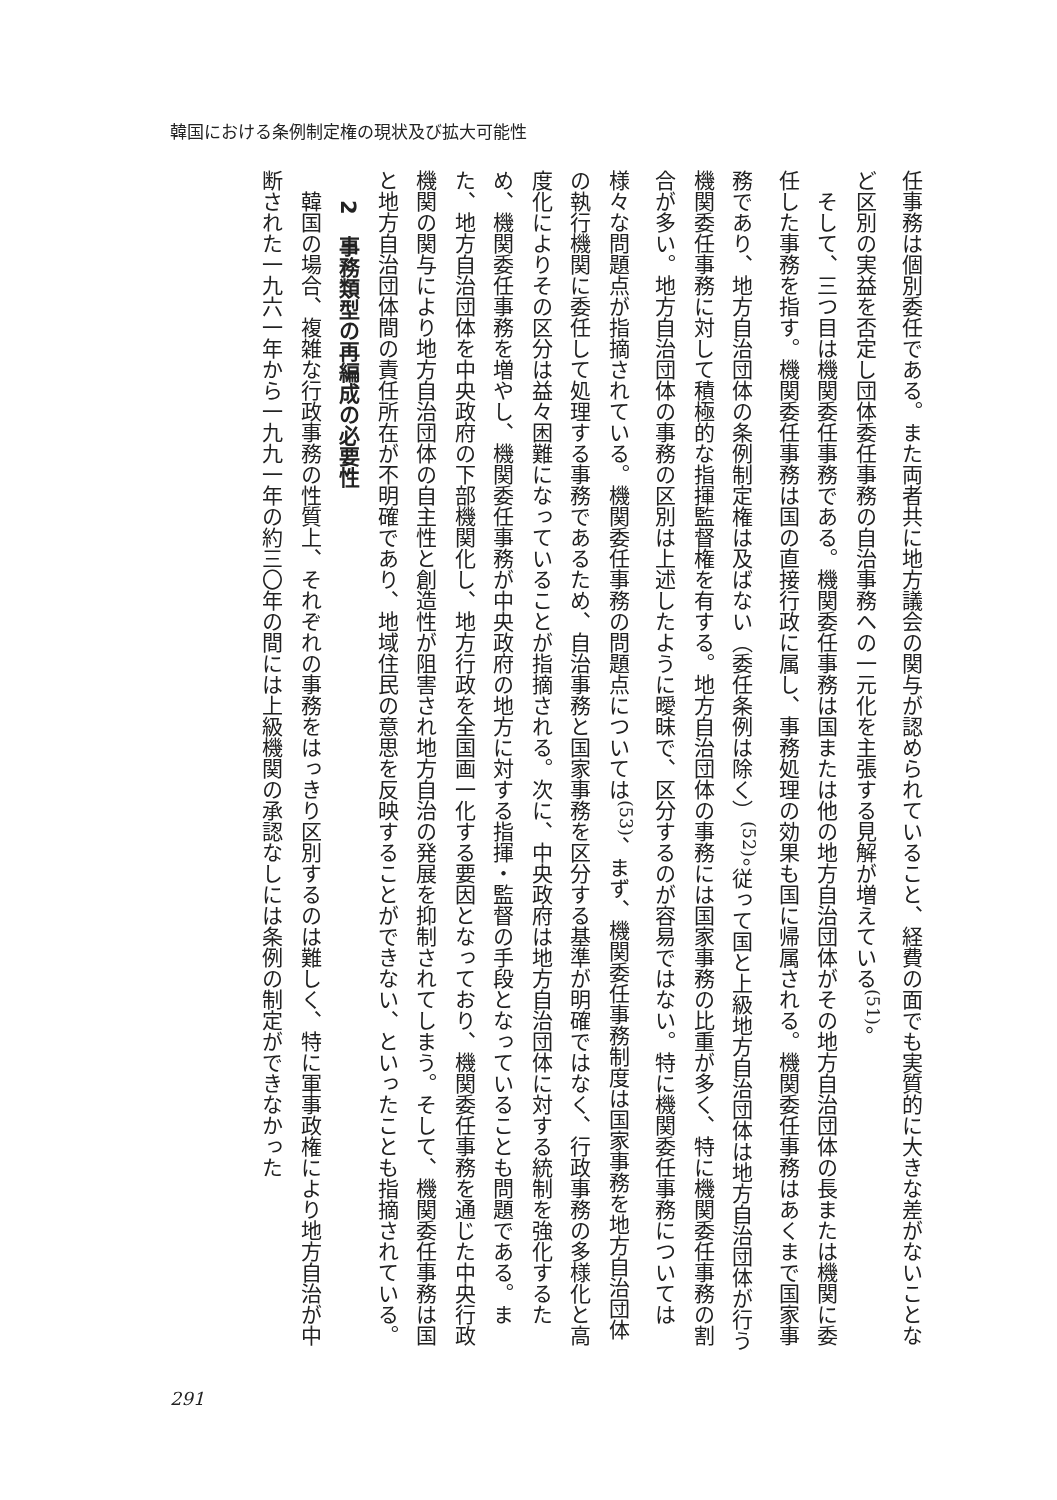韓国における条例制定権の現状及び拡大可能性
任事務は個別委任である。また両者共に地方議会の関与が認められていること、経費の面でも実質的に大きな差がないことなど区別の実益を否定し団体委任事務の自治事務への一元化を主張する見解が増えている<sup>(51)</sup>。
　そして、三つ目は機関委任事務である。機関委任事務は国または他の地方自治団体がその地方自治団体の長または機関に委任した事務を指す。機関委任事務は国の直接行政に属し、事務処理の効果も国に帰属される。機関委任事務はあくまで国家事務であり、地方自治団体の条例制定権は及ばない（委任条例は除く）<sup>(52)</sup>。従って国と上級地方自治団体は地方自治団体が行う機関委任事務に対して積極的な指揮監督権を有する。地方自治団体の事務には国家事務の比重が多く、特に機関委任事務の割合が多い。地方自治団体の事務の区別は上述したように曖昧で、区分するのが容易ではない。特に機関委任事務については様々な問題点が指摘されている。機関委任事務の問題点については<sup>(53)</sup>、まず、機関委任事務制度は国家事務を地方自治団体の執行機関に委任して処理する事務であるため、自治事務と国家事務を区分する基準が明確ではなく、行政事務の多様化と高度化によりその区分は益々困難になっていることが指摘される。次に、中央政府は地方自治団体に対する統制を強化するため、機関委任事務を増やし、機関委任事務が中央政府の地方に対する指揮・監督の手段となっていることも問題である。また、地方自治団体を中央政府の下部機関化し、地方行政を全国画一化する要因となっており、機関委任事務を通じた中央行政機関の関与により地方自治団体の自主性と創造性が阻害され地方自治の発展を抑制されてしまう。そして、機関委任事務は国と地方自治団体間の責任所在が不明確であり、地域住民の意思を反映することができない、といったことも指摘されている。
2　事務類型の再編成の必要性
　韓国の場合、複雑な行政事務の性質上、それぞれの事務をはっきり区別するのは難しく、特に軍事政権により地方自治が中断された一九六一年から一九九一年の約三〇年の間には上級機関の承認なしには条例の制定ができなかった
291